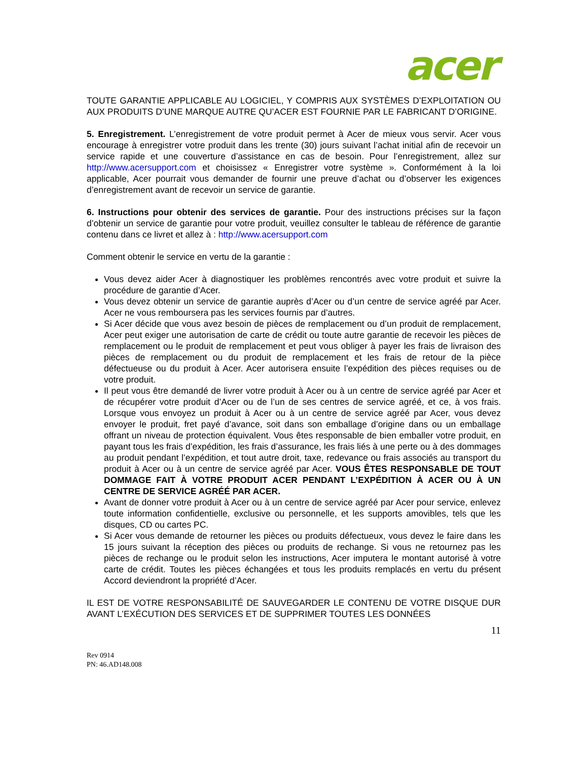acer
TOUTE GARANTIE APPLICABLE AU LOGICIEL, Y COMPRIS AUX SYSTÈMES D’EXPLOITATION OU AUX PRODUITS D’UNE MARQUE AUTRE QU’ACER EST FOURNIE PAR LE FABRICANT D’ORIGINE.
5. Enregistrement. L’enregistrement de votre produit permet à Acer de mieux vous servir. Acer vous encourage à enregistrer votre produit dans les trente (30) jours suivant l’achat initial afin de recevoir un service rapide et une couverture d’assistance en cas de besoin. Pour l’enregistrement, allez sur http://www.acersupport.com et choisissez « Enregistrer votre système ». Conformément à la loi applicable, Acer pourrait vous demander de fournir une preuve d’achat ou d’observer les exigences d’enregistrement avant de recevoir un service de garantie.
6. Instructions pour obtenir des services de garantie. Pour des instructions précises sur la façon d’obtenir un service de garantie pour votre produit, veuillez consulter le tableau de référence de garantie contenu dans ce livret et allez à : http://www.acersupport.com
Comment obtenir le service en vertu de la garantie :
Vous devez aider Acer à diagnostiquer les problèmes rencontrés avec votre produit et suivre la procédure de garantie d’Acer.
Vous devez obtenir un service de garantie auprès d’Acer ou d’un centre de service agréé par Acer. Acer ne vous remboursera pas les services fournis par d’autres.
Si Acer décide que vous avez besoin de pièces de remplacement ou d’un produit de remplacement, Acer peut exiger une autorisation de carte de crédit ou toute autre garantie de recevoir les pièces de remplacement ou le produit de remplacement et peut vous obliger à payer les frais de livraison des pièces de remplacement ou du produit de remplacement et les frais de retour de la pièce défectueuse ou du produit à Acer. Acer autorisera ensuite l’expédition des pièces requises ou de votre produit.
Il peut vous être demandé de livrer votre produit à Acer ou à un centre de service agréé par Acer et de récupérer votre produit d’Acer ou de l’un de ses centres de service agréé, et ce, à vos frais. Lorsque vous envoyez un produit à Acer ou à un centre de service agréé par Acer, vous devez envoyer le produit, fret payé d’avance, soit dans son emballage d’origine dans ou un emballage offrant un niveau de protection équivalent. Vous êtes responsable de bien emballer votre produit, en payant tous les frais d’expédition, les frais d’assurance, les frais liés à une perte ou à des dommages au produit pendant l’expédition, et tout autre droit, taxe, redevance ou frais associés au transport du produit à Acer ou à un centre de service agréé par Acer. VOUS ÊTES RESPONSABLE DE TOUT DOMMAGE FAIT À VOTRE PRODUIT ACER PENDANT L’EXPÉDITION À ACER OU À UN CENTRE DE SERVICE AGRÉÉ PAR ACER.
Avant de donner votre produit à Acer ou à un centre de service agréé par Acer pour service, enlevez toute information confidentielle, exclusive ou personnelle, et les supports amovibles, tels que les disques, CD ou cartes PC.
Si Acer vous demande de retourner les pièces ou produits défectueux, vous devez le faire dans les 15 jours suivant la réception des pièces ou produits de rechange. Si vous ne retournez pas les pièces de rechange ou le produit selon les instructions, Acer imputera le montant autorisé à votre carte de crédit. Toutes les pièces échangées et tous les produits remplacés en vertu du présent Accord deviendront la propriété d’Acer.
IL EST DE VOTRE RESPONSABILITÉ DE SAUVEGARDER LE CONTENU DE VOTRE DISQUE DUR AVANT L’EXÉCUTION DES SERVICES ET DE SUPPRIMER TOUTES LES DONNÉES
11
Rev 0914
PN: 46.AD148.008